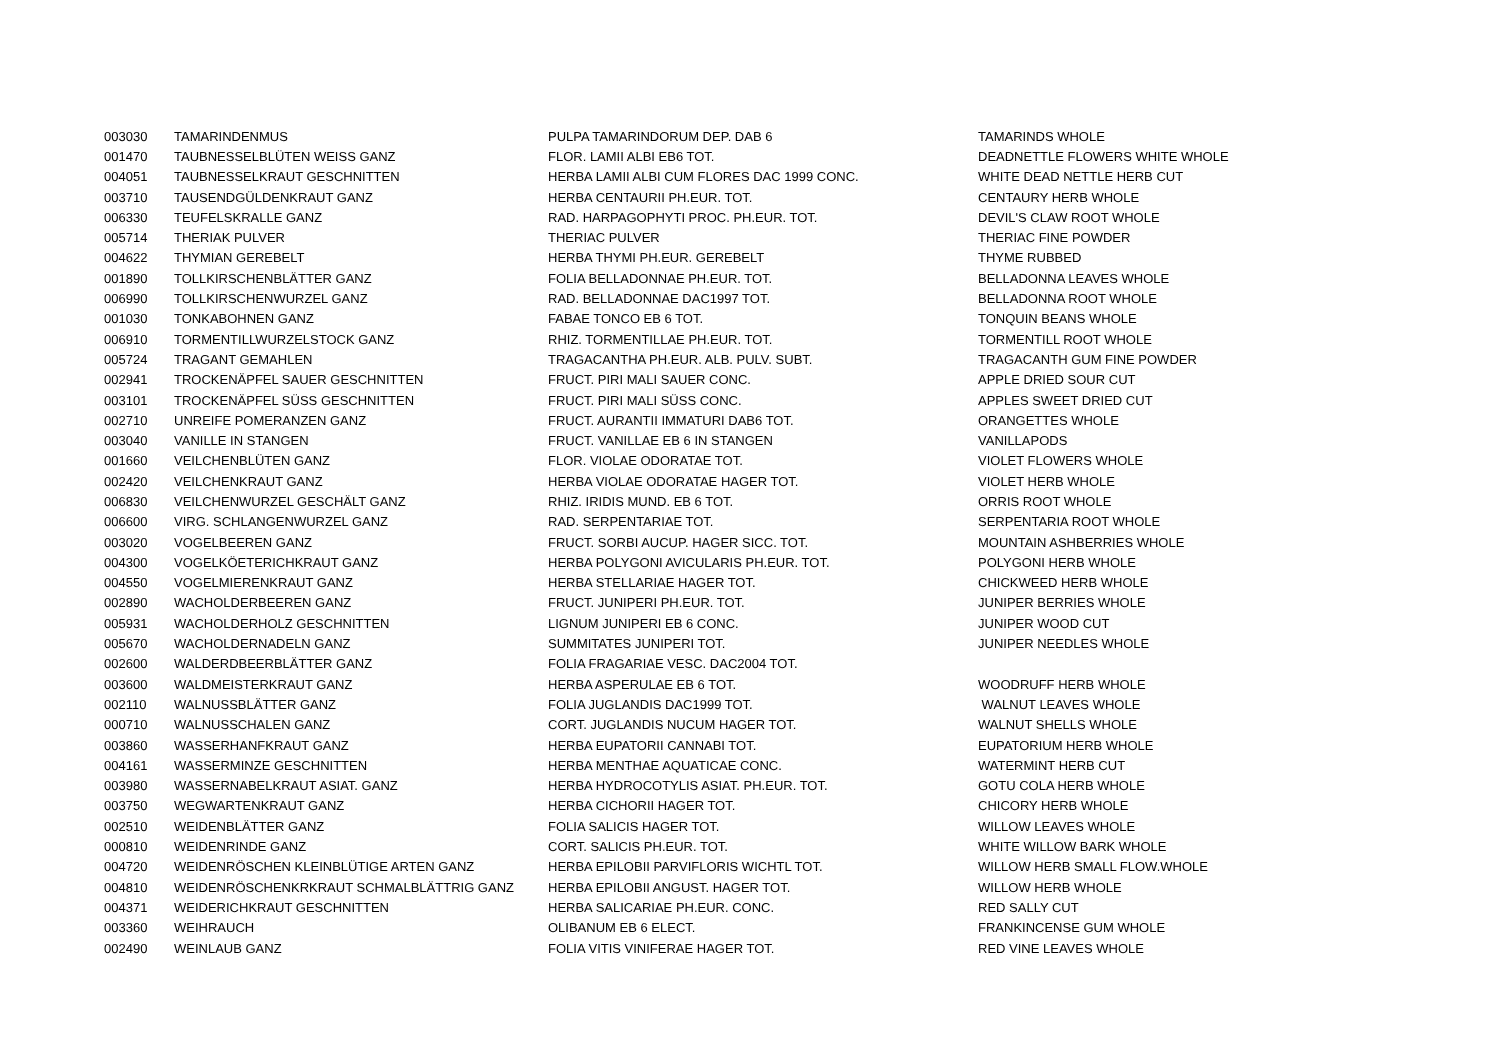| 003030 | TAMARINDENMUS | PULPA TAMARINDORUM DEP. DAB 6 | TAMARINDS WHOLE |
| 001470 | TAUBNESSELBLÜTEN WEISS GANZ | FLOR. LAMII ALBI EB6 TOT. | DEADNETTLE FLOWERS WHITE WHOLE |
| 004051 | TAUBNESSELKRAUT GESCHNITTEN | HERBA LAMII ALBI CUM FLORES DAC 1999 CONC. | WHITE DEAD NETTLE HERB CUT |
| 003710 | TAUSENDGÜLDENKRAUT GANZ | HERBA CENTAURII PH.EUR. TOT. | CENTAURY HERB WHOLE |
| 006330 | TEUFELSKRALLE GANZ | RAD. HARPAGOPHYTI PROC. PH.EUR. TOT. | DEVIL'S CLAW ROOT WHOLE |
| 005714 | THERIAK PULVER | THERIAC PULVER | THERIAC FINE POWDER |
| 004622 | THYMIAN GEREBELT | HERBA THYMI PH.EUR. GEREBELT | THYME RUBBED |
| 001890 | TOLLKIRSCHENBLÄTTER GANZ | FOLIA BELLADONNAE PH.EUR. TOT. | BELLADONNA LEAVES WHOLE |
| 006990 | TOLLKIRSCHENWURZEL GANZ | RAD. BELLADONNAE DAC1997 TOT. | BELLADONNA ROOT WHOLE |
| 001030 | TONKABOHNEN GANZ | FABAE TONCO EB 6 TOT. | TONQUIN BEANS WHOLE |
| 006910 | TORMENTILLWURZELSTOCK GANZ | RHIZ. TORMENTILLAE PH.EUR. TOT. | TORMENTILL ROOT WHOLE |
| 005724 | TRAGANT GEMAHLEN | TRAGACANTHA PH.EUR. ALB. PULV. SUBT. | TRAGACANTH GUM FINE POWDER |
| 002941 | TROCKENÄPFEL SAUER GESCHNITTEN | FRUCT. PIRI MALI SAUER CONC. | APPLE DRIED SOUR CUT |
| 003101 | TROCKENÄPFEL SÜSS GESCHNITTEN | FRUCT. PIRI MALI SÜSS CONC. | APPLES SWEET DRIED CUT |
| 002710 | UNREIFE POMERANZEN GANZ | FRUCT. AURANTII IMMATURI DAB6 TOT. | ORANGETTES WHOLE |
| 003040 | VANILLE IN STANGEN | FRUCT. VANILLAE EB 6 IN STANGEN | VANILLAPODS |
| 001660 | VEILCHENBLÜTEN GANZ | FLOR. VIOLAE ODORATAE TOT. | VIOLET FLOWERS WHOLE |
| 002420 | VEILCHENKRAUT GANZ | HERBA VIOLAE ODORATAE HAGER TOT. | VIOLET HERB WHOLE |
| 006830 | VEILCHENWURZEL GESCHÄLT GANZ | RHIZ. IRIDIS MUND. EB 6 TOT. | ORRIS ROOT WHOLE |
| 006600 | VIRG. SCHLANGENWURZEL GANZ | RAD. SERPENTARIAE TOT. | SERPENTARIA ROOT WHOLE |
| 003020 | VOGELBEEREN GANZ | FRUCT. SORBI AUCUP. HAGER SICC. TOT. | MOUNTAIN ASHBERRIES WHOLE |
| 004300 | VOGELKÖETERICHKRAUT GANZ | HERBA POLYGONI AVICULARIS PH.EUR. TOT. | POLYGONI HERB WHOLE |
| 004550 | VOGELMIERENKRAUT GANZ | HERBA STELLARIAE HAGER TOT. | CHICKWEED HERB WHOLE |
| 002890 | WACHOLDERBEEREN GANZ | FRUCT. JUNIPERI PH.EUR. TOT. | JUNIPER BERRIES WHOLE |
| 005931 | WACHOLDERHOLZ GESCHNITTEN | LIGNUM JUNIPERI EB 6 CONC. | JUNIPER WOOD CUT |
| 005670 | WACHOLDERNADELN GANZ | SUMMITATES JUNIPERI TOT. | JUNIPER NEEDLES WHOLE |
| 002600 | WALDERDBEERBLÄTTER GANZ | FOLIA FRAGARIAE VESC. DAC2004 TOT. | |
| 003600 | WALDMEISTERKRAUT GANZ | HERBA ASPERULAE EB 6 TOT. | WOODRUFF HERB WHOLE |
| 002110 | WALNUSSBLÄTTER GANZ | FOLIA JUGLANDIS DAC1999 TOT. | WALNUT LEAVES WHOLE |
| 000710 | WALNUSSCHALEN GANZ | CORT. JUGLANDIS NUCUM HAGER TOT. | WALNUT SHELLS WHOLE |
| 003860 | WASSERHANFKRAUT GANZ | HERBA EUPATORII CANNABI TOT. | EUPATORIUM HERB WHOLE |
| 004161 | WASSERMINZE GESCHNITTEN | HERBA MENTHAE AQUATICAE CONC. | WATERMINT HERB CUT |
| 003980 | WASSERNABELKRAUT ASIAT. GANZ | HERBA HYDROCOTYLIS ASIAT. PH.EUR. TOT. | GOTU COLA HERB WHOLE |
| 003750 | WEGWARTENKRAUT GANZ | HERBA CICHORII HAGER TOT. | CHICORY HERB WHOLE |
| 002510 | WEIDENBLÄTTER GANZ | FOLIA SALICIS HAGER TOT. | WILLOW LEAVES WHOLE |
| 000810 | WEIDENRINDE GANZ | CORT. SALICIS PH.EUR. TOT. | WHITE WILLOW BARK WHOLE |
| 004720 | WEIDENRÖSCHEN KLEINBLÜTIGE ARTEN GANZ | HERBA EPILOBII PARVIFLORIS WICHTL TOT. | WILLOW HERB SMALL FLOW.WHOLE |
| 004810 | WEIDENRÖSCHENKRKRAUT SCHMALBLÄTTRIG GANZ | HERBA EPILOBII ANGUST. HAGER TOT. | WILLOW HERB WHOLE |
| 004371 | WEIDERICHKRAUT GESCHNITTEN | HERBA SALICARIAE PH.EUR. CONC. | RED SALLY CUT |
| 003360 | WEIHRAUCH | OLIBANUM EB 6 ELECT. | FRANKINCENSE GUM WHOLE |
| 002490 | WEINLAUB GANZ | FOLIA VITIS VINIFERAE HAGER TOT. | RED VINE LEAVES WHOLE |